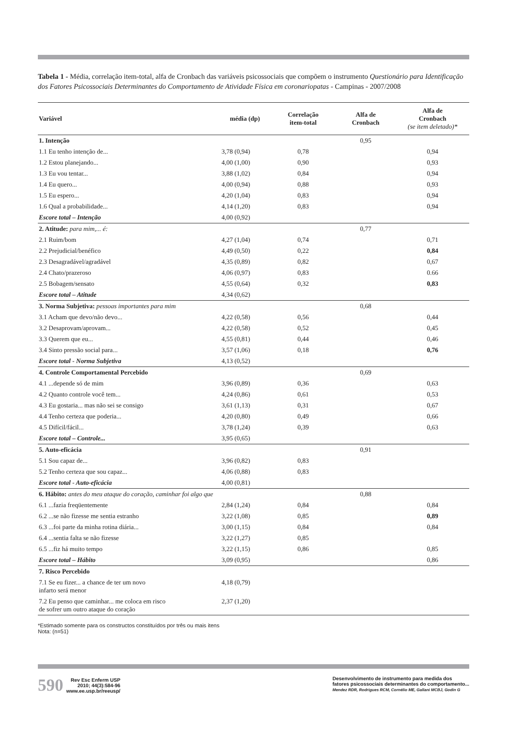Tabela 1 - Média, correlação item-total, alfa de Cronbach das variáveis psicossociais que compõem o instrumento Questionário para Identificação dos Fatores Psicossociais Determinantes do Comportamento de Atividade Física em coronariopatas - Campinas - 2007/2008
| Variável | média (dp) | Correlação item-total | Alfa de Cronbach | Alfa de Cronbach (se item deletado)* |
| --- | --- | --- | --- | --- |
| 1. Intenção | | | 0,95 | |
| 1.1 Eu tenho intenção de... | 3,78 (0,94) | 0,78 | | 0,94 |
| 1.2 Estou planejando... | 4,00 (1,00) | 0,90 | | 0,93 |
| 1.3 Eu vou tentar... | 3,88 (1,02) | 0,84 | | 0,94 |
| 1.4 Eu quero... | 4,00 (0,94) | 0,88 | | 0,93 |
| 1.5 Eu espero... | 4,20 (1,04) | 0,83 | | 0,94 |
| 1.6 Qual a probabilidade... | 4,14 (1,20) | 0,83 | | 0,94 |
| Escore total – Intenção | 4,00 (0,92) | | | |
| 2. Atitude: para mim,... é: | | | 0,77 | |
| 2.1 Ruim/bom | 4,27 (1,04) | 0,74 | | 0,71 |
| 2.2 Prejudicial/benéfico | 4,49 (0,50) | 0,22 | | 0,84 |
| 2.3 Desagradável/agradável | 4,35 (0,89) | 0,82 | | 0,67 |
| 2.4 Chato/prazeroso | 4,06 (0,97) | 0,83 | | 0.66 |
| 2.5 Bobagem/sensato | 4,55 (0,64) | 0,32 | | 0,83 |
| Escore total – Atitude | 4,34 (0,62) | | | |
| 3. Norma Subjetiva: pessoas importantes para mim | | | 0,68 | |
| 3.1 Acham que devo/não devo... | 4,22 (0,58) | 0,56 | | 0,44 |
| 3.2 Desaprovam/aprovam... | 4,22 (0,58) | 0,52 | | 0,45 |
| 3.3 Querem que eu... | 4,55 (0,81) | 0,44 | | 0,46 |
| 3.4 Sinto pressão social para... | 3,57 (1,06) | 0,18 | | 0,76 |
| Escore total - Norma Subjetiva | 4,13 (0,52) | | | |
| 4. Controle Comportamental Percebido | | | 0,69 | |
| 4.1 ...depende só de mim | 3,96 (0,89) | 0,36 | | 0,63 |
| 4.2 Quanto controle você tem... | 4,24 (0,86) | 0,61 | | 0,53 |
| 4.3 Eu gostaria... mas não sei se consigo | 3,61 (1,13) | 0,31 | | 0,67 |
| 4.4 Tenho certeza que poderia... | 4,20 (0,80) | 0,49 | | 0,66 |
| 4.5 Difícil/fácil... | 3,78 (1,24) | 0,39 | | 0,63 |
| Escore total – Controle... | 3,95 (0,65) | | | |
| 5. Auto-eficácia | | | 0,91 | |
| 5.1 Sou capaz de... | 3,96 (0,82) | 0,83 | | |
| 5.2 Tenho certeza que sou capaz... | 4,06 (0,88) | 0,83 | | |
| Escore total - Auto-eficácia | 4,00 (0,81) | | | |
| 6. Hábito: antes do meu ataque do coração, caminhar foi algo que | | | 0,88 | |
| 6.1 ...fazia freqüentemente | 2,84 (1,24) | 0,84 | | 0,84 |
| 6.2 ...se não fizesse me sentia estranho | 3,22 (1,08) | 0,85 | | 0,89 |
| 6.3 ...foi parte da minha rotina diária... | 3,00 (1,15) | 0,84 | | 0,84 |
| 6.4 ...sentia falta se não fizesse | 3,22 (1,27) | 0,85 | | |
| 6.5 ...fiz há muito tempo | 3,22 (1,15) | 0,86 | | 0,85 |
| Escore total – Hábito | 3,09 (0,95) | | | 0,86 |
| 7. Risco Percebido | | | | |
| 7.1 Se eu fizer... a chance de ter um novo infarto será menor | 4,18 (0,79) | | | |
| 7.2 Eu penso que caminhar... me coloca em risco de sofrer um outro ataque do coração | 2,37 (1,20) | | | |
*Estimado somente para os constructos constituídos por três ou mais itens
Nota: (n=51)
590 Rev Esc Enferm USP
2010; 44(3):584-96
www.ee.usp.br/reeusp/
Desenvolvimento de instrumento para medida dos
fatores psicossociais determinantes do comportamento...
Mendez RDR, Rodrigues RCM, Cornélio ME, Gallani MCBJ, Godin G